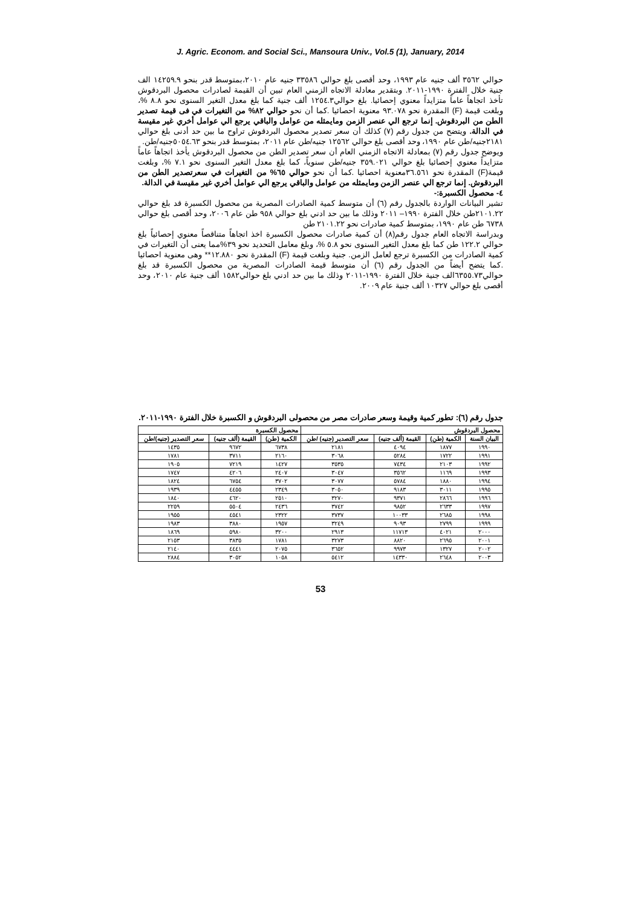J. Agric. Econom. and Social Sci., Mansoura Univ., Vol.5 (1), January, 2014
حوالي ٣٥٦٢ ألف جنيه عام ١٩٩٣، وحد أقصى بلغ حوالي ٣٣٥٨٦ جنيه عام ٢٠١٠،بمتوسط قدر بنحو ١٤٢٥٩.٩ الف جنية خلال الفترة ١٩٩٠-٢٠١١. وبتقدير معادلة الاتجاه الزمني العام تبين أن القيمة لصادرات محصول البردقوش تأخذ اتجاهاً عاماً متزايداً معنوي إحصائيا. بلغ حوالي١٢٥٤.٣ ألف جنية كما بلغ معدل التغير السنوى نحو ٨.٨ %، وبلغت قيمة (F) المقدرة نحو ٩٣.٠٧٨ معنوية احصائيا .كما أن نحو حوالي ٨٢% من التغيرات في فى قيمة تصدير الطن من البردقوش. إنما ترجع الي عنصر الزمن ومايمثله من عوامل والباقي يرجع الي عوامل أخري غير مقيسة في الدالة. ويتضح من جدول رقم (٧) كذلك أن سعر تصدير محصول البردقوش تراوح ما بين حد أدنى بلغ حوالي ٢١٨١جنيه/طن عام ١٩٩٠، وحد أقصى بلغ حوالي ١٢٥٦٢ جنيه/طن عام ٢٠١١، بمتوسط قدر بنحو ٥٠٥٤.٦٣جنيه/طن.
ويوضح جدول رقم (٧) بمعادلة الاتجاه الزمني العام أن سعر تصدير الطن من محصول البردقوش يأخذ اتجاهاً عاماً متزايداً معنوي إحصائيا بلغ حوالي ٣٥٩.٠٢١ جنيه/طن سنوياً، كما بلغ معدل التغير السنوى نحو ٧.١ %، وبلغت قيمة(F) المقدرة نحو ٣٦.٥٦١معنوية احصائيا .كما أن نحو حوالي ٦٥% من التغيرات في سعرتصدير الطن من البردقوش. إنما ترجع الي عنصر الزمن ومايمثله من عوامل والباقي يرجع الي عوامل أخري غير مقيسة في الدالة.
٤- محصول الكسبرة:-
تشير البيانات الواردة بالجدول رقم (٦) أن متوسط كمية الصادرات المصرية من محصول الكسبرة قد بلغ حوالي ٢١٠١.٢٢طن خلال الفترة ١٩٩٠– ٢٠١١ وذلك ما بين حد ادني بلغ حوالي ٩٥٨ طن عام ٢٠٠٦، وحد أقصى بلغ حوالي ٦٧٣٨ طن عام ١٩٩٠، بمتوسط كمية صادرات نحو ٢١٠١.٢٢ طن
وبدراسة الاتجاه العام جدول رقم(٨) أن كمية صادرات محصول الكسبرة اخذ اتجاهاً متناقصاً معنوي إحصائياً بلغ حوالي ١٢٢.٢ طن كما بلغ معدل التغير السنوى نحو ٥.٨ %، وبلغ معامل التحديد نحو ٣٩%مما يعنى أن التغيرات في كمية الصادرات من الكسبرة ترجع لعامل الزمن. جنية وبلغت قيمة (F) المقدرة نحو ١٢.٨٨٠** وهى معنوية احصائيا .كما يتضح أيضاً من الجدول رقم (٦) أن متوسط قيمة الصادرات المصرية من محصول الكسبرة قد بلغ حوالي٦٣٥٥.٧٣الف جنية خلال الفترة ١٩٩٠-٢٠١١ وذلك ما بين حد ادني بلغ حوالي١٥٨٢ ألف جنية عام ٢٠١٠، وحد أقصى بلغ حوالي ١٠٣٢٧ ألف جنية عام ٢٠٠٩.
جدول رقم (٦): تطور كمية وقيمة وسعر صادرات مصر من محصولى البردقوش و الكسبرة خلال الفترة ١٩٩٠-٢٠١١.
| محصول البردقوش | | | | محصول الكسبرة | | |
| --- | --- | --- | --- | --- | --- | --- |
| البيان السنة | الكمية (طن) | القيمة (ألف جنيه) | سعر التصدير (جنيه) /طن | الكمية (طن) | القيمة (ألف جنيه) | سعر التصدير (جنيه)/طن |
| ١٩٩٠ | ١٨٧٧ | ٤٠٩٤ | ٢١٨١ | ٦٧٣٨ | ٩٦٧٢ | ١٤٣٥ |
| ١٩٩١ | ١٧٢٢ | ٥٢٨٤ | ٣٠٦٨ | ٢١٦٠ | ٣٧١١ | ١٧٨١ |
| ١٩٩٢ | ٢١٠٣ | ٧٤٣٤ | ٣٥٣٥ | ١٤٢٧ | ٧٢١٩ | ١٩٠٥ |
| ١٩٩٣ | ١١٦٩ | ٣٥٦٢ | ٣٠٤٧ | ٢٤٠٧ | ٤٢٠٦ | ١٧٤٧ |
| ١٩٩٤ | ١٨٨٠ | ٥٧٨٤ | ٣٠٧٧ | ٣٧٠٢ | ٦٧٥٤ | ١٨٢٤ |
| ١٩٩٥ | ٣٠١١ | ٩١٨٣ | ٣٠٥٠ | ٢٣٤٩ | ٤٤٥٥ | ١٩٣٩ |
| ١٩٩٦ | ٢٨٦٦ | ٩٣٧١ | ٣٢٧٠ | ٢٥١٠ | ٤٦٢٠ | ١٨٤٠ |
| ١٩٩٧ | ٢٦٣٣ | ٩٨٥٢ | ٣٧٤٢ | ٢٤٣٦ | ٥٥٠٤ | ٢٢٥٩ |
| ١٩٩٨ | ٢٦٨٥ | ١٠٠٣٣ | ٣٧٣٧ | ٢٣٢٢ | ٤٥٤١ | ١٩٥٥ |
| ١٩٩٩ | ٢٧٩٩ | ٩٠٩٣ | ٣٢٤٩ | ١٩٥٧ | ٣٨٨٠ | ١٩٨٣ |
| ٢٠٠٠ | ٤٠٢١ | ١١٧١٣ | ٢٩١٣ | ٣٢٠٠ | ٥٩٨٠ | ١٨٦٩ |
| ٢٠٠١ | ٢٦٩٥ | ٨٨٢٠ | ٣٢٧٣ | ١٧٨١ | ٣٨٣٥ | ٢١٥٣ |
| ٢٠٠٢ | ١٣٢٧ | ٩٩٧٣ | ٣٦٥٢ | ٢٠٧٥ | ٤٤٤١ | ٢١٤٠ |
| ٢٠٠٣ | ٢٦٤٨ | ١٤٣٣٠ | ٥٤١٢ | ١٠٥٨ | ٣٠٥٢ | ٢٨٨٤ |
53